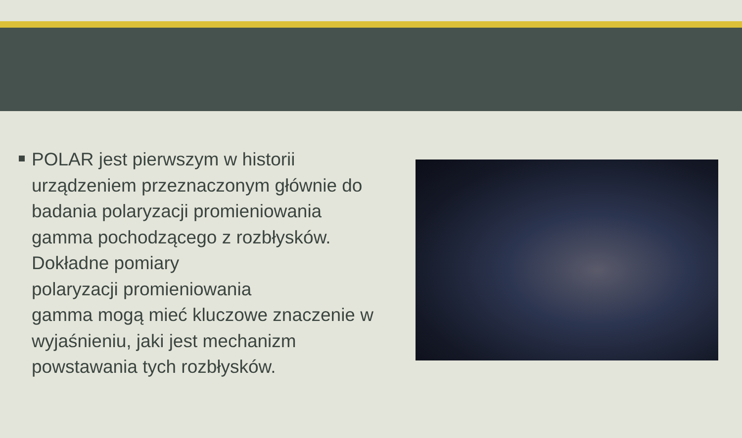POLAR jest pierwszym w historii urządzeniem przeznaczonym głównie do badania polaryzacji promieniowania gamma pochodzącego z rozbłysków. Dokładne pomiary
polaryzacji promieniowania
gamma mogą mieć kluczowe znaczenie w wyjaśnieniu, jaki jest mechanizm powstawania tych rozbłysków.